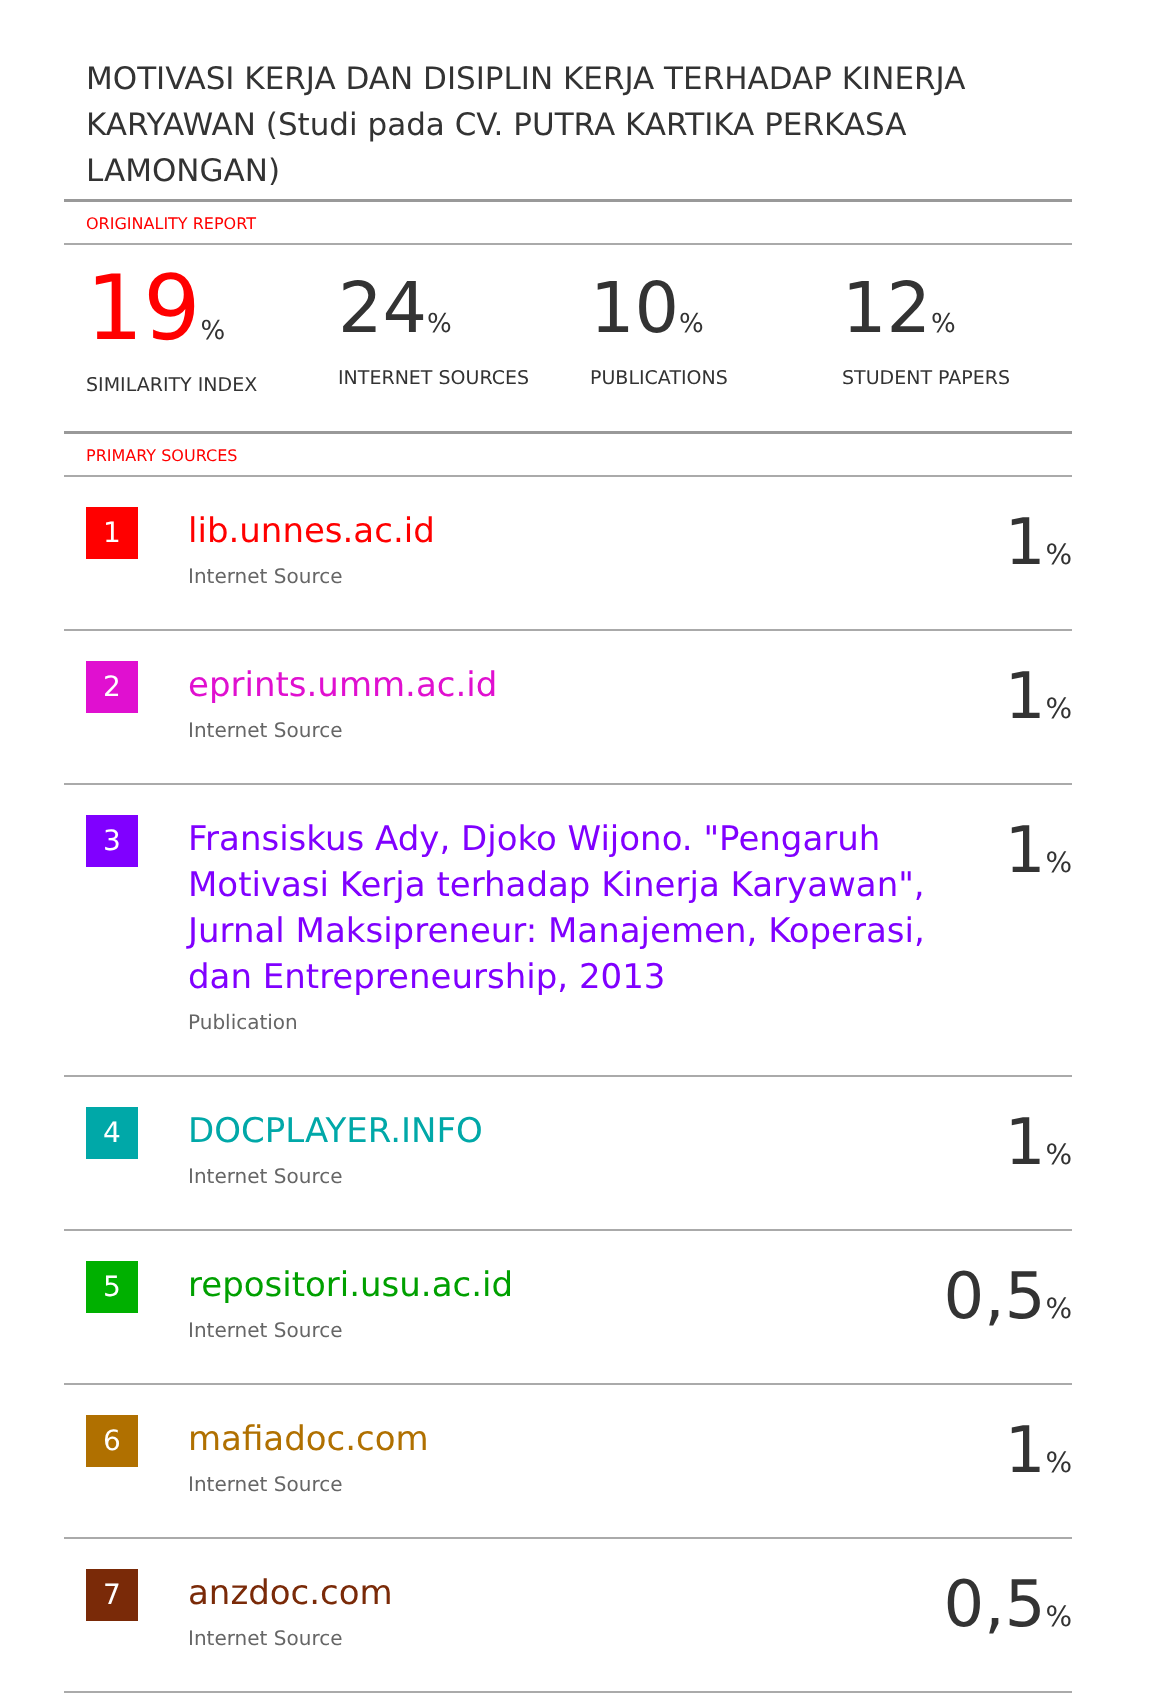MOTIVASI KERJA DAN DISIPLIN KERJA TERHADAP KINERJA KARYAWAN (Studi pada CV. PUTRA KARTIKA PERKASA LAMONGAN)
ORIGINALITY REPORT
19%
SIMILARITY INDEX
24%
INTERNET SOURCES
10%
PUBLICATIONS
12%
STUDENT PAPERS
PRIMARY SOURCES
| 1 | lib.unnes.ac.id Internet Source | 1 % |
| 2 | eprints.umm.ac.id Internet Source | 1 % |
| 3 | Fransiskus Ady, Djoko Wijono. "Pengaruh Motivasi Kerja terhadap Kinerja Karyawan", Jurnal Maksipreneur: Manajemen, Koperasi, dan Entrepreneurship, 2013 Publication | 1 % |
| 4 | DOCPLAYER.INFO Internet Source | 1 % |
| 5 | repositori.usu.ac.id Internet Source | 0,5 % |
| 6 | mafiadoc.com Internet Source | 1 % |
| 7 | anzdoc.com Internet Source | 0,5 % |